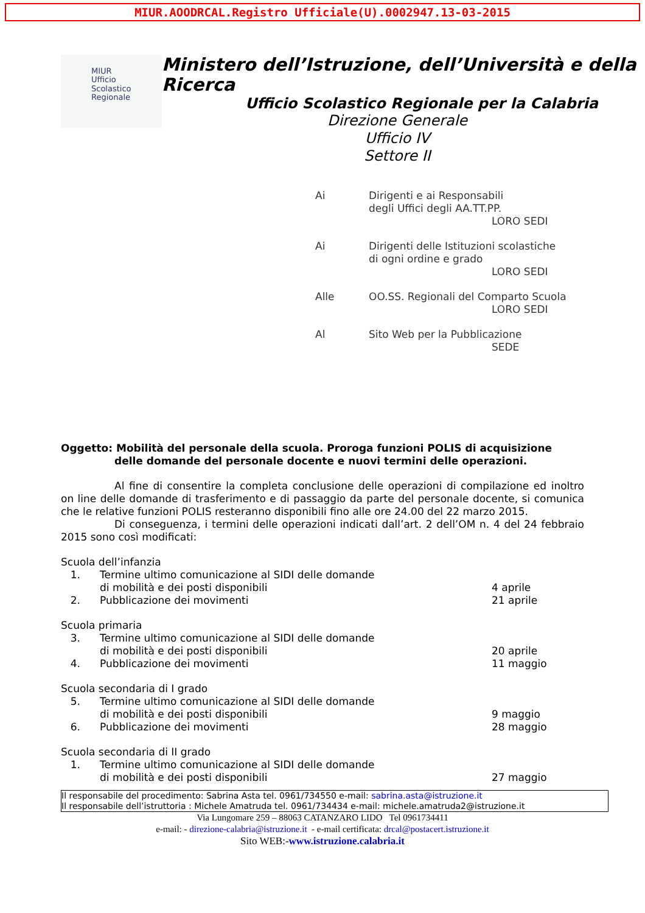MIUR.AOODRCAL.Registro Ufficiale(U).0002947.13-03-2015
MIUR
Ufficio
Scolastico
Regionale
Ministero dell’Istruzione, dell’Università e della Ricerca
Ufficio Scolastico Regionale per la Calabria
Direzione Generale
Ufficio IV
Settore II
Ai Dirigenti e ai Responsabili
degli Uffici degli AA.TT.PP.
LORO SEDI
Ai Dirigenti delle Istituzioni scolastiche
di ogni ordine e grado
LORO SEDI
Alle OO.SS. Regionali del Comparto Scuola
LORO SEDI
Al Sito Web per la Pubblicazione
SEDE
Oggetto: Mobilità del personale della scuola. Proroga funzioni POLIS di acquisizione
delle domande del personale docente e nuovi termini delle operazioni.
Al fine di consentire la completa conclusione delle operazioni di compilazione ed inoltro on line delle domande di trasferimento e di passaggio da parte del personale docente, si comunica che le relative funzioni POLIS resteranno disponibili fino alle ore 24.00 del 22 marzo 2015.
Di conseguenza, i termini delle operazioni indicati dall’art. 2 dell’OM n. 4 del 24 febbraio 2015 sono così modificati:
Scuola dell’infanzia
1. Termine ultimo comunicazione al SIDI delle domande
di mobilità e dei posti disponibili
4 aprile
2. Pubblicazione dei movimenti 21 aprile
Scuola primaria
3. Termine ultimo comunicazione al SIDI delle domande
di mobilità e dei posti disponibili
20 aprile
4. Pubblicazione dei movimenti 11 maggio
Scuola secondaria di I grado
5. Termine ultimo comunicazione al SIDI delle domande
di mobilità e dei posti disponibili
9 maggio
6. Pubblicazione dei movimenti 28 maggio
Scuola secondaria di II grado
1. Termine ultimo comunicazione al SIDI delle domande
di mobilità e dei posti disponibili
27 maggio
Il responsabile del procedimento: Sabrina Asta tel. 0961/734550 e-mail: sabrina.asta@istruzione.it
Il responsabile dell’istruttoria : Michele Amatruda tel. 0961/734434 e-mail: michele.amatruda2@istruzione.it
Via Lungomare 259 – 88063 CATANZARO LIDO Tel 0961734411
e-mail: - direzione-calabria@istruzione.it - e-mail certificata: drcal@postacert.istruzione.it
Sito WEB:-www.istruzione.calabria.it